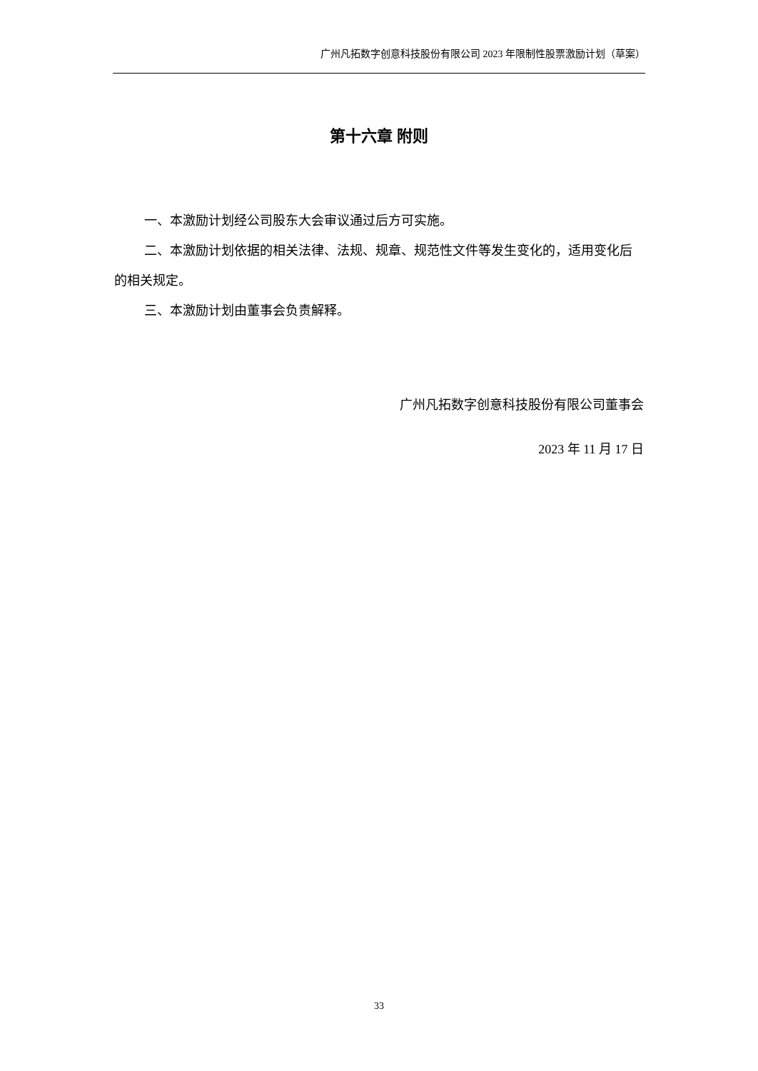广州凡拓数字创意科技股份有限公司 2023 年限制性股票激励计划（草案）
第十六章 附则
一、本激励计划经公司股东大会审议通过后方可实施。
二、本激励计划依据的相关法律、法规、规章、规范性文件等发生变化的，适用变化后的相关规定。
三、本激励计划由董事会负责解释。
广州凡拓数字创意科技股份有限公司董事会
2023 年 11 月 17 日
33